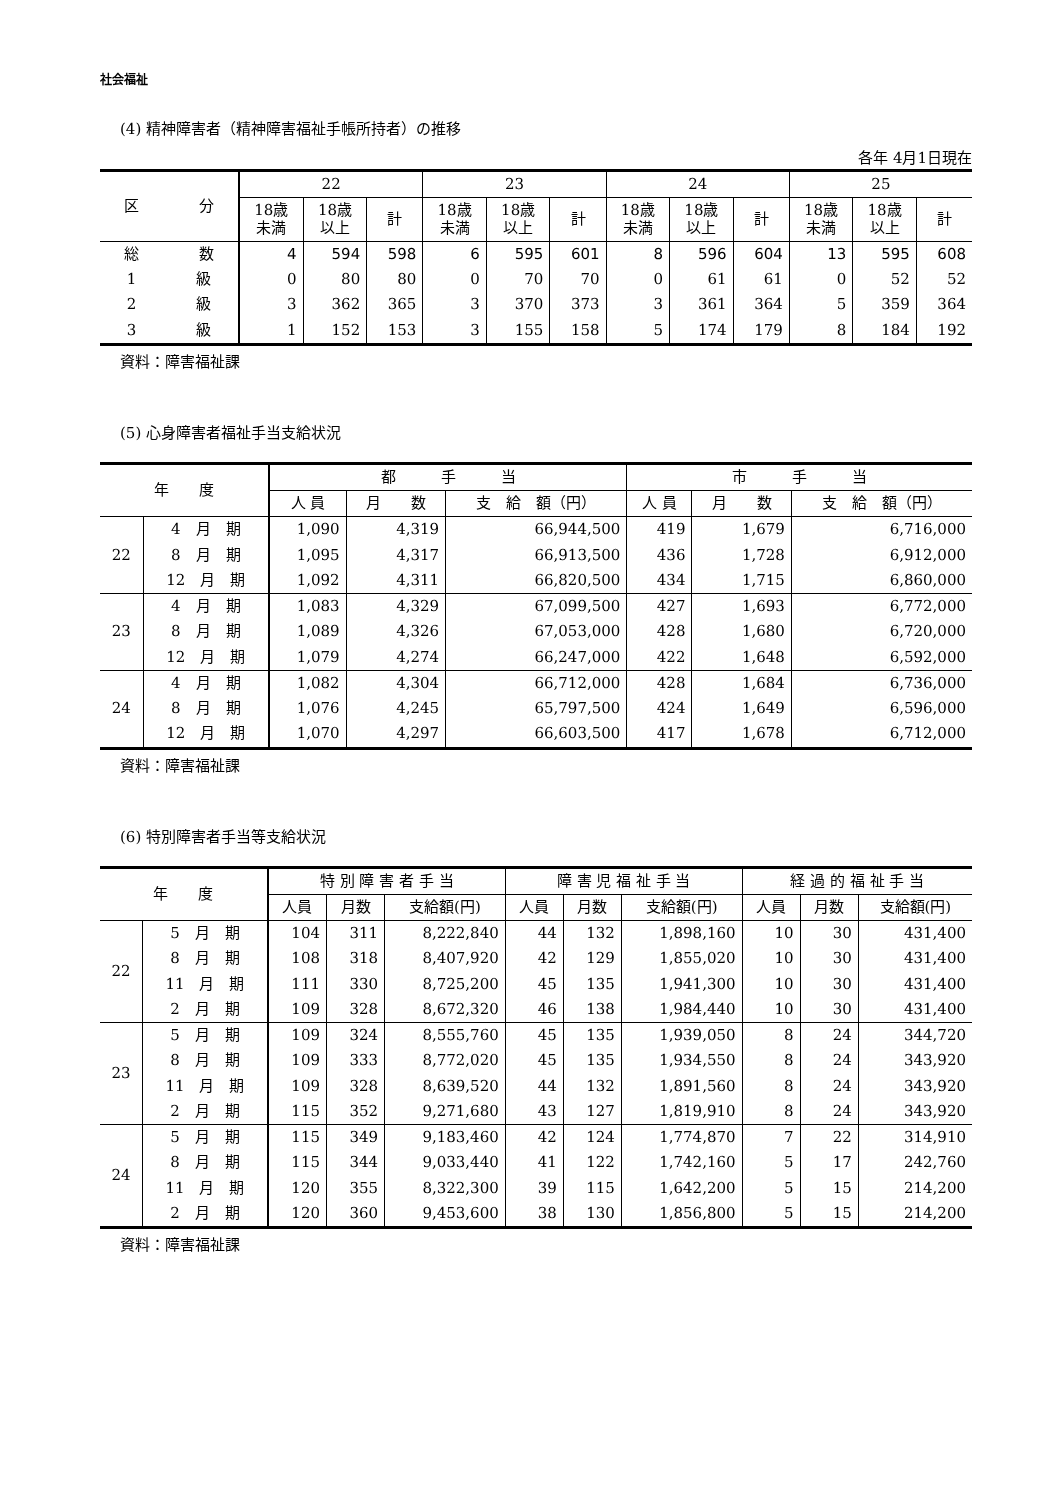社会福祉
(4) 精神障害者（精神障害福祉手帳所持者）の推移
各年 4月1日現在
| 区 分 | 22 | | | 23 | | | 24 | | | 25 | | |
| --- | --- | --- | --- | --- | --- | --- | --- | --- | --- | --- | --- | --- |
| | 18歳 未満 | 18歳 以上 | 計 | 18歳 未満 | 18歳 以上 | 計 | 18歳 未満 | 18歳 以上 | 計 | 18歳 未満 | 18歳 以上 | 計 |
| 総 数 | 4 | 594 | 598 | 6 | 595 | 601 | 8 | 596 | 604 | 13 | 595 | 608 |
| 1 級 | 0 | 80 | 80 | 0 | 70 | 70 | 0 | 61 | 61 | 0 | 52 | 52 |
| 2 級 | 3 | 362 | 365 | 3 | 370 | 373 | 3 | 361 | 364 | 5 | 359 | 364 |
| 3 級 | 1 | 152 | 153 | 3 | 155 | 158 | 5 | 174 | 179 | 8 | 184 | 192 |
資料：障害福祉課
(5) 心身障害者福祉手当支給状況
| 年 度 | | 都 手 当 | | | 市 手 当 | | |
| --- | --- | --- | --- | --- | --- | --- | --- |
| | | 人 員 | 月 数 | 支 給 額（円） | 人 員 | 月 数 | 支 給 額（円） |
| 22 | 4 月 期 | 1,090 | 4,319 | 66,944,500 | 419 | 1,679 | 6,716,000 |
| | 8 月 期 | 1,095 | 4,317 | 66,913,500 | 436 | 1,728 | 6,912,000 |
| | 12 月 期 | 1,092 | 4,311 | 66,820,500 | 434 | 1,715 | 6,860,000 |
| 23 | 4 月 期 | 1,083 | 4,329 | 67,099,500 | 427 | 1,693 | 6,772,000 |
| | 8 月 期 | 1,089 | 4,326 | 67,053,000 | 428 | 1,680 | 6,720,000 |
| | 12 月 期 | 1,079 | 4,274 | 66,247,000 | 422 | 1,648 | 6,592,000 |
| 24 | 4 月 期 | 1,082 | 4,304 | 66,712,000 | 428 | 1,684 | 6,736,000 |
| | 8 月 期 | 1,076 | 4,245 | 65,797,500 | 424 | 1,649 | 6,596,000 |
| | 12 月 期 | 1,070 | 4,297 | 66,603,500 | 417 | 1,678 | 6,712,000 |
資料：障害福祉課
(6) 特別障害者手当等支給状況
| 年 度 | | 特 別 障 害 者 手 当 | | | 障 害 児 福 祉 手 当 | | | 経 過 的 福 祉 手 当 | | |
| --- | --- | --- | --- | --- | --- | --- | --- | --- | --- | --- |
| | | 人員 | 月数 | 支給額(円) | 人員 | 月数 | 支給額(円) | 人員 | 月数 | 支給額(円) |
| 22 | 5 月 期 | 104 | 311 | 8,222,840 | 44 | 132 | 1,898,160 | 10 | 30 | 431,400 |
| | 8 月 期 | 108 | 318 | 8,407,920 | 42 | 129 | 1,855,020 | 10 | 30 | 431,400 |
| | 11 月 期 | 111 | 330 | 8,725,200 | 45 | 135 | 1,941,300 | 10 | 30 | 431,400 |
| | 2 月 期 | 109 | 328 | 8,672,320 | 46 | 138 | 1,984,440 | 10 | 30 | 431,400 |
| 23 | 5 月 期 | 109 | 324 | 8,555,760 | 45 | 135 | 1,939,050 | 8 | 24 | 344,720 |
| | 8 月 期 | 109 | 333 | 8,772,020 | 45 | 135 | 1,934,550 | 8 | 24 | 343,920 |
| | 11 月 期 | 109 | 328 | 8,639,520 | 44 | 132 | 1,891,560 | 8 | 24 | 343,920 |
| | 2 月 期 | 115 | 352 | 9,271,680 | 43 | 127 | 1,819,910 | 8 | 24 | 343,920 |
| 24 | 5 月 期 | 115 | 349 | 9,183,460 | 42 | 124 | 1,774,870 | 7 | 22 | 314,910 |
| | 8 月 期 | 115 | 344 | 9,033,440 | 41 | 122 | 1,742,160 | 5 | 17 | 242,760 |
| | 11 月 期 | 120 | 355 | 8,322,300 | 39 | 115 | 1,642,200 | 5 | 15 | 214,200 |
| | 2 月 期 | 120 | 360 | 9,453,600 | 38 | 130 | 1,856,800 | 5 | 15 | 214,200 |
資料：障害福祉課